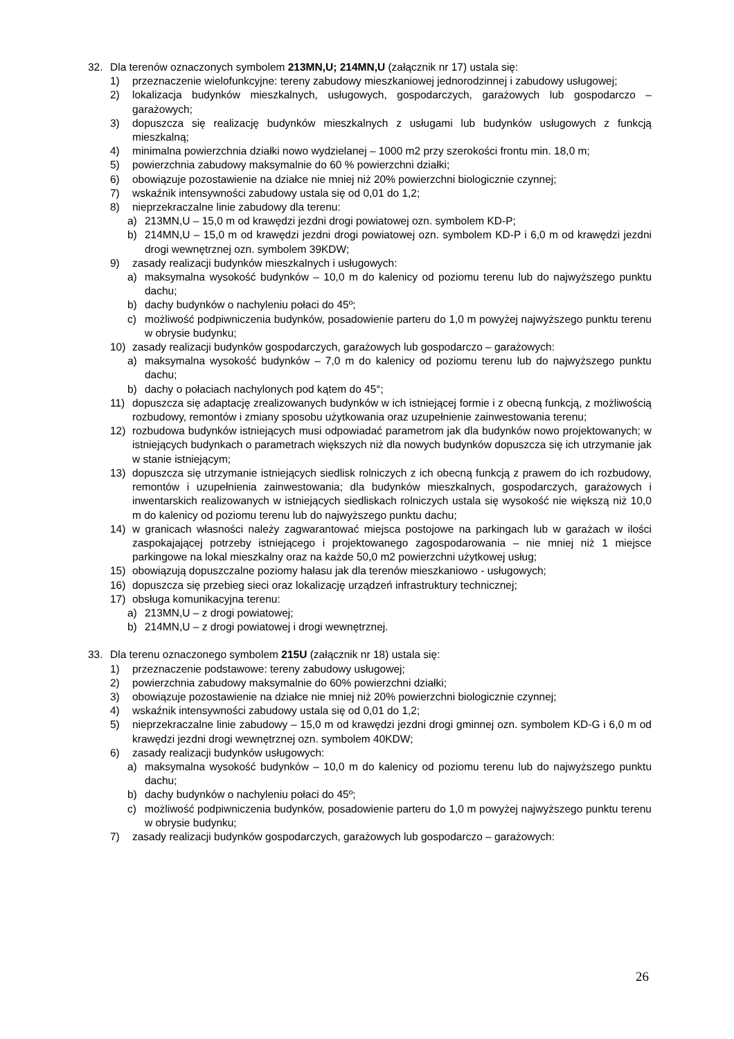32. Dla terenów oznaczonych symbolem 213MN,U; 214MN,U (załącznik nr 17) ustala się:
1) przeznaczenie wielofunkcyjne: tereny zabudowy mieszkaniowej jednorodzinnej i zabudowy usługowej;
2) lokalizacja budynków mieszkalnych, usługowych, gospodarczych, garażowych lub gospodarczo – garażowych;
3) dopuszcza się realizację budynków mieszkalnych z usługami lub budynków usługowych z funkcją mieszkalną;
4) minimalna powierzchnia działki nowo wydzielanej – 1000 m2 przy szerokości frontu min. 18,0 m;
5) powierzchnia zabudowy maksymalnie do 60 % powierzchni działki;
6) obowiązuje pozostawienie na działce nie mniej niż 20% powierzchni biologicznie czynnej;
7) wskaźnik intensywności zabudowy ustala się od 0,01 do 1,2;
8) nieprzekraczalne linie zabudowy dla terenu:
a) 213MN,U – 15,0 m od krawędzi jezdni drogi powiatowej ozn. symbolem KD-P;
b) 214MN,U – 15,0 m od krawędzi jezdni drogi powiatowej ozn. symbolem KD-P i 6,0 m od krawędzi jezdni drogi wewnętrznej ozn. symbolem 39KDW;
9) zasady realizacji budynków mieszkalnych i usługowych:
a) maksymalna wysokość budynków – 10,0 m do kalenicy od poziomu terenu lub do najwyższego punktu dachu;
b) dachy budynków o nachyleniu połaci do 45º;
c) możliwość podpiwniczenia budynków, posadowienie parteru do 1,0 m powyżej najwyższego punktu terenu w obrysie budynku;
10) zasady realizacji budynków gospodarczych, garażowych lub gospodarczo – garażowych:
a) maksymalna wysokość budynków – 7,0 m do kalenicy od poziomu terenu lub do najwyższego punktu dachu;
b) dachy o połaciach nachylonych pod kątem do 45°;
11) dopuszcza się adaptację zrealizowanych budynków w ich istniejącej formie i z obecną funkcją, z możliwością rozbudowy, remontów i zmiany sposobu użytkowania oraz uzupełnienie zainwestowania terenu;
12) rozbudowa budynków istniejących musi odpowiadać parametrom jak dla budynków nowo projektowanych; w istniejących budynkach o parametrach większych niż dla nowych budynków dopuszcza się ich utrzymanie jak w stanie istniejącym;
13) dopuszcza się utrzymanie istniejących siedlisk rolniczych z ich obecną funkcją z prawem do ich rozbudowy, remontów i uzupełnienia zainwestowania; dla budynków mieszkalnych, gospodarczych, garażowych i inwentarskich realizowanych w istniejących siedliskach rolniczych ustala się wysokość nie większą niż 10,0 m do kalenicy od poziomu terenu lub do najwyższego punktu dachu;
14) w granicach własności należy zagwarantować miejsca postojowe na parkingach lub w garażach w ilości zaspokajającej potrzeby istniejącego i projektowanego zagospodarowania – nie mniej niż 1 miejsce parkingowe na lokal mieszkalny oraz na każde 50,0 m2 powierzchni użytkowej usług;
15) obowiązują dopuszczalne poziomy hałasu jak dla terenów mieszkaniowo - usługowych;
16) dopuszcza się przebieg sieci oraz lokalizację urządzeń infrastruktury technicznej;
17) obsługa komunikacyjna terenu:
a) 213MN,U – z drogi powiatowej;
b) 214MN,U – z drogi powiatowej i drogi wewnętrznej.
33. Dla terenu oznaczonego symbolem 215U (załącznik nr 18) ustala się:
1) przeznaczenie podstawowe: tereny zabudowy usługowej;
2) powierzchnia zabudowy maksymalnie do 60% powierzchni działki;
3) obowiązuje pozostawienie na działce nie mniej niż 20% powierzchni biologicznie czynnej;
4) wskaźnik intensywności zabudowy ustala się od 0,01 do 1,2;
5) nieprzekraczalne linie zabudowy – 15,0 m od krawędzi jezdni drogi gminnej ozn. symbolem KD-G i 6,0 m od krawędzi jezdni drogi wewnętrznej ozn. symbolem 40KDW;
6) zasady realizacji budynków usługowych:
a) maksymalna wysokość budynków – 10,0 m do kalenicy od poziomu terenu lub do najwyższego punktu dachu;
b) dachy budynków o nachyleniu połaci do 45º;
c) możliwość podpiwniczenia budynków, posadowienie parteru do 1,0 m powyżej najwyższego punktu terenu w obrysie budynku;
7) zasady realizacji budynków gospodarczych, garażowych lub gospodarczo – garażowych:
26